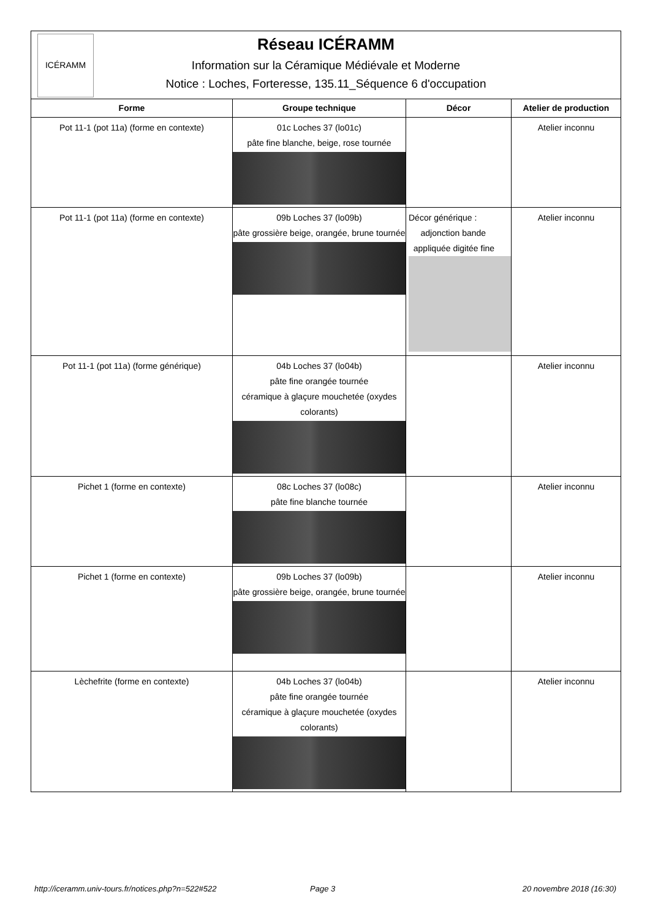ICÉRAMM
Réseau ICÉRAMM
Information sur la Céramique Médiévale et Moderne
Notice : Loches, Forteresse, 135.11_Séquence 6 d'occupation
| Forme | Groupe technique | Décor | Atelier de production |
| --- | --- | --- | --- |
| Pot 11-1 (pot 11a) (forme en contexte) | 01c Loches 37 (lo01c) pâte fine blanche, beige, rose tournée | | Atelier inconnu |
| Pot 11-1 (pot 11a) (forme en contexte) | 09b Loches 37 (lo09b) pâte grossière beige, orangée, brune tournée | Décor générique : adjonction bande appliquée digitée fine | Atelier inconnu |
| Pot 11-1 (pot 11a) (forme générique) | 04b Loches 37 (lo04b) pâte fine orangée tournée céramique à glaçure mouchetée (oxydes colorants) | | Atelier inconnu |
| Pichet 1 (forme en contexte) | 08c Loches 37 (lo08c) pâte fine blanche tournée | | Atelier inconnu |
| Pichet 1 (forme en contexte) | 09b Loches 37 (lo09b) pâte grossière beige, orangée, brune tournée | | Atelier inconnu |
| Lèchefrite (forme en contexte) | 04b Loches 37 (lo04b) pâte fine orangée tournée céramique à glaçure mouchetée (oxydes colorants) | | Atelier inconnu |
http://iceramm.univ-tours.fr/notices.php?n=522#522 Page 3 20 novembre 2018 (16:30)